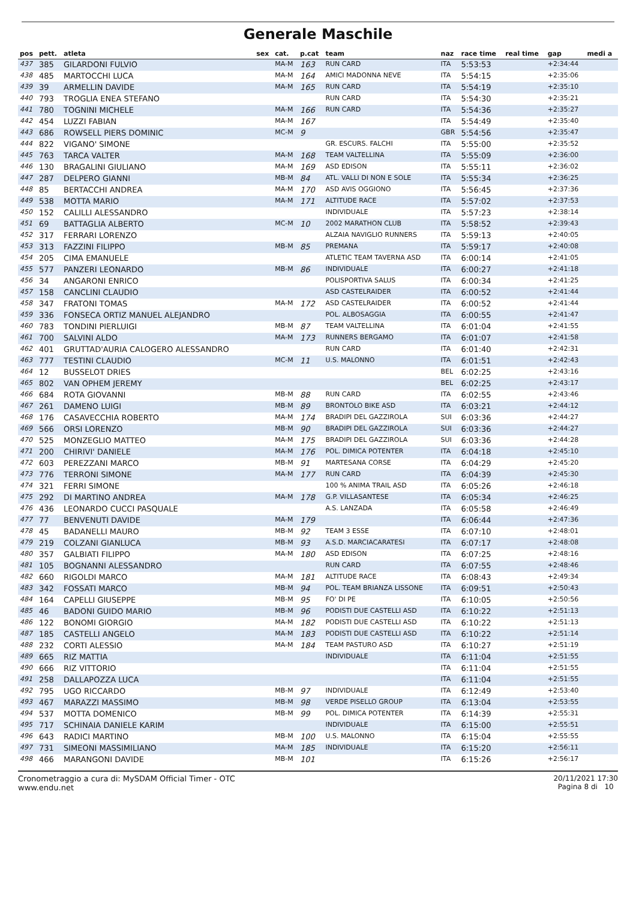Generale Maschile
| pos | pett. | atleta | sex | cat. | p.cat | team | naz | race time | real time | gap | medi a |
| --- | --- | --- | --- | --- | --- | --- | --- | --- | --- | --- | --- |
| 437 | 385 | GILARDONI FULVIO | | MA-M | 163 | RUN CARD | ITA | 5:53:53 | | +2:34:44 | |
| 438 | 485 | MARTOCCHI LUCA | | MA-M | 164 | AMICI MADONNA NEVE | ITA | 5:54:15 | | +2:35:06 | |
| 439 | 39 | ARMELLIN DAVIDE | | MA-M | 165 | RUN CARD | ITA | 5:54:19 | | +2:35:10 | |
| 440 | 793 | TROGLIA ENEA STEFANO | | | | RUN CARD | ITA | 5:54:30 | | +2:35:21 | |
| 441 | 780 | TOGNINI MICHELE | | MA-M | 166 | RUN CARD | ITA | 5:54:36 | | +2:35:27 | |
| 442 | 454 | LUZZI FABIAN | | MA-M | 167 | | ITA | 5:54:49 | | +2:35:40 | |
| 443 | 686 | ROWSELL PIERS DOMINIC | | MC-M | 9 | | GBR | 5:54:56 | | +2:35:47 | |
| 444 | 822 | VIGANO' SIMONE | | | | GR. ESCURS. FALCHI | ITA | 5:55:00 | | +2:35:52 | |
| 445 | 763 | TARCA VALTER | | MA-M | 168 | TEAM VALTELLINA | ITA | 5:55:09 | | +2:36:00 | |
| 446 | 130 | BRAGALINI GIULIANO | | MA-M | 169 | ASD EDISON | ITA | 5:55:11 | | +2:36:02 | |
| 447 | 287 | DELPERO GIANNI | | MB-M | 84 | ATL. VALLI DI NON E SOLE | ITA | 5:55:34 | | +2:36:25 | |
| 448 | 85 | BERTACCHI ANDREA | | MA-M | 170 | ASD AVIS OGGIONO | ITA | 5:56:45 | | +2:37:36 | |
| 449 | 538 | MOTTA MARIO | | MA-M | 171 | ALTITUDE RACE | ITA | 5:57:02 | | +2:37:53 | |
| 450 | 152 | CALILLI ALESSANDRO | | | | INDIVIDUALE | ITA | 5:57:23 | | +2:38:14 | |
| 451 | 69 | BATTAGLIA ALBERTO | | MC-M | 10 | 2002 MARATHON CLUB | ITA | 5:58:52 | | +2:39:43 | |
| 452 | 317 | FERRARI LORENZO | | | | ALZAIA NAVIGLIO RUNNERS | ITA | 5:59:13 | | +2:40:05 | |
| 453 | 313 | FAZZINI FILIPPO | | MB-M | 85 | PREMANA | ITA | 5:59:17 | | +2:40:08 | |
| 454 | 205 | CIMA EMANUELE | | | | ATLETIC TEAM TAVERNA ASD | ITA | 6:00:14 | | +2:41:05 | |
| 455 | 577 | PANZERI LEONARDO | | MB-M | 86 | INDIVIDUALE | ITA | 6:00:27 | | +2:41:18 | |
| 456 | 34 | ANGARONI ENRICO | | | | POLISPORTIVA SALUS | ITA | 6:00:34 | | +2:41:25 | |
| 457 | 158 | CANCLINI CLAUDIO | | | | ASD CASTELRAIDER | ITA | 6:00:52 | | +2:41:44 | |
| 458 | 347 | FRATONI TOMAS | | MA-M | 172 | ASD CASTELRAIDER | ITA | 6:00:52 | | +2:41:44 | |
| 459 | 336 | FONSECA ORTIZ MANUEL ALEJANDRO | | | | POL. ALBOSAGGIA | ITA | 6:00:55 | | +2:41:47 | |
| 460 | 783 | TONDINI PIERLUIGI | | MB-M | 87 | TEAM VALTELLINA | ITA | 6:01:04 | | +2:41:55 | |
| 461 | 700 | SALVINI ALDO | | MA-M | 173 | RUNNERS BERGAMO | ITA | 6:01:07 | | +2:41:58 | |
| 462 | 401 | GRUTTAD'AURIA CALOGERO ALESSANDRO | | | | RUN CARD | ITA | 6:01:40 | | +2:42:31 | |
| 463 | 777 | TESTINI CLAUDIO | | MC-M | 11 | U.S. MALONNO | ITA | 6:01:51 | | +2:42:43 | |
| 464 | 12 | BUSSELOT DRIES | | | | | BEL | 6:02:25 | | +2:43:16 | |
| 465 | 802 | VAN OPHEM JEREMY | | | | | BEL | 6:02:25 | | +2:43:17 | |
| 466 | 684 | ROTA GIOVANNI | | MB-M | 88 | RUN CARD | ITA | 6:02:55 | | +2:43:46 | |
| 467 | 261 | DAMENO LUIGI | | MB-M | 89 | BRONTOLO BIKE ASD | ITA | 6:03:21 | | +2:44:12 | |
| 468 | 176 | CASAVECCHIA ROBERTO | | MA-M | 174 | BRADIPI DEL GAZZIROLA | SUI | 6:03:36 | | +2:44:27 | |
| 469 | 566 | ORSI LORENZO | | MB-M | 90 | BRADIPI DEL GAZZIROLA | SUI | 6:03:36 | | +2:44:27 | |
| 470 | 525 | MONZEGLIO MATTEO | | MA-M | 175 | BRADIPI DEL GAZZIROLA | SUI | 6:03:36 | | +2:44:28 | |
| 471 | 200 | CHIRIVI' DANIELE | | MA-M | 176 | POL. DIMICA POTENTER | ITA | 6:04:18 | | +2:45:10 | |
| 472 | 603 | PEREZZANI MARCO | | MB-M | 91 | MARTESANA CORSE | ITA | 6:04:29 | | +2:45:20 | |
| 473 | 776 | TERRONI SIMONE | | MA-M | 177 | RUN CARD | ITA | 6:04:39 | | +2:45:30 | |
| 474 | 321 | FERRI SIMONE | | | | 100 % ANIMA TRAIL ASD | ITA | 6:05:26 | | +2:46:18 | |
| 475 | 292 | DI MARTINO ANDREA | | MA-M | 178 | G.P. VILLASANTESE | ITA | 6:05:34 | | +2:46:25 | |
| 476 | 436 | LEONARDO CUCCI PASQUALE | | | | A.S. LANZADA | ITA | 6:05:58 | | +2:46:49 | |
| 477 | 77 | BENVENUTI DAVIDE | | MA-M | 179 | | ITA | 6:06:44 | | +2:47:36 | |
| 478 | 45 | BADANELLI MAURO | | MB-M | 92 | TEAM 3 ESSE | ITA | 6:07:10 | | +2:48:01 | |
| 479 | 219 | COLZANI GIANLUCA | | MB-M | 93 | A.S.D. MARCIACARATESI | ITA | 6:07:17 | | +2:48:08 | |
| 480 | 357 | GALBIATI FILIPPO | | MA-M | 180 | ASD EDISON | ITA | 6:07:25 | | +2:48:16 | |
| 481 | 105 | BOGNANNI ALESSANDRO | | | | RUN CARD | ITA | 6:07:55 | | +2:48:46 | |
| 482 | 660 | RIGOLDI MARCO | | MA-M | 181 | ALTITUDE RACE | ITA | 6:08:43 | | +2:49:34 | |
| 483 | 342 | FOSSATI MARCO | | MB-M | 94 | POL. TEAM BRIANZA LISSONE | ITA | 6:09:51 | | +2:50:43 | |
| 484 | 164 | CAPELLI GIUSEPPE | | MB-M | 95 | FO' DI PE | ITA | 6:10:05 | | +2:50:56 | |
| 485 | 46 | BADONI GUIDO MARIO | | MB-M | 96 | PODISTI DUE CASTELLI ASD | ITA | 6:10:22 | | +2:51:13 | |
| 486 | 122 | BONOMI GIORGIO | | MA-M | 182 | PODISTI DUE CASTELLI ASD | ITA | 6:10:22 | | +2:51:13 | |
| 487 | 185 | CASTELLI ANGELO | | MA-M | 183 | PODISTI DUE CASTELLI ASD | ITA | 6:10:22 | | +2:51:14 | |
| 488 | 232 | CORTI ALESSIO | | MA-M | 184 | TEAM PASTURO ASD | ITA | 6:10:27 | | +2:51:19 | |
| 489 | 665 | RIZ MATTIA | | | | INDIVIDUALE | ITA | 6:11:04 | | +2:51:55 | |
| 490 | 666 | RIZ VITTORIO | | | | | ITA | 6:11:04 | | +2:51:55 | |
| 491 | 258 | DALLAPOZZA LUCA | | | | | ITA | 6:11:04 | | +2:51:55 | |
| 492 | 795 | UGO RICCARDO | | MB-M | 97 | INDIVIDUALE | ITA | 6:12:49 | | +2:53:40 | |
| 493 | 467 | MARAZZI MASSIMO | | MB-M | 98 | VERDE PISELLO GROUP | ITA | 6:13:04 | | +2:53:55 | |
| 494 | 537 | MOTTA DOMENICO | | MB-M | 99 | POL. DIMICA POTENTER | ITA | 6:14:39 | | +2:55:31 | |
| 495 | 717 | SCHINAIA DANIELE KARIM | | | | INDIVIDUALE | ITA | 6:15:00 | | +2:55:51 | |
| 496 | 643 | RADICI MARTINO | | MB-M | 100 | U.S. MALONNO | ITA | 6:15:04 | | +2:55:55 | |
| 497 | 731 | SIMEONI MASSIMILIANO | | MA-M | 185 | INDIVIDUALE | ITA | 6:15:20 | | +2:56:11 | |
| 498 | 466 | MARANGONI DAVIDE | | MB-M | 101 | | ITA | 6:15:26 | | +2:56:17 | |
Cronometraggio a cura di: MySDAM Official Timer - OTC
www.endu.net
20/11/2021 17:30
Pagina 8 di 10